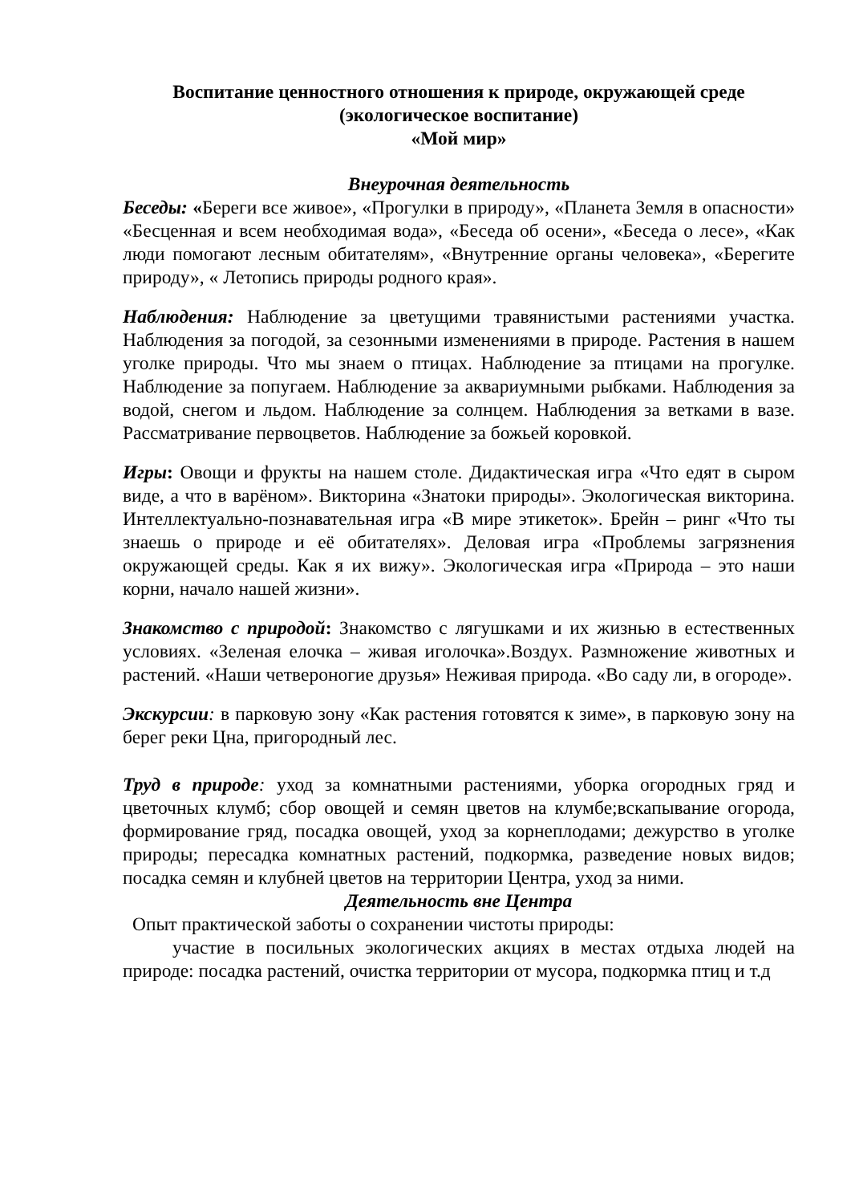Воспитание ценностного отношения к природе, окружающей среде
(экологическое воспитание)
«Мой мир»
Внеурочная деятельность
Беседы: «Береги все живое», «Прогулки в природу», «Планета Земля в опасности» «Бесценная и всем необходимая вода», «Беседа об осени», «Беседа о лесе», «Как люди помогают лесным обитателям», «Внутренние органы человека», «Берегите природу», « Летопись природы родного края».
Наблюдения: Наблюдение за цветущими травянистыми растениями участка. Наблюдения за погодой, за сезонными изменениями в природе. Растения в нашем уголке природы. Что мы знаем о птицах. Наблюдение за птицами на прогулке. Наблюдение за попугаем. Наблюдение за аквариумными рыбками. Наблюдения за водой, снегом и льдом. Наблюдение за солнцем. Наблюдения за ветками в вазе. Рассматривание первоцветов. Наблюдение за божьей коровкой.
Игры: Овощи и фрукты на нашем столе. Дидактическая игра «Что едят в сыром виде, а что в варёном». Викторина «Знатоки природы». Экологическая викторина. Интеллектуально-познавательная игра «В мире этикеток». Брейн – ринг «Что ты знаешь о природе и её обитателях». Деловая игра «Проблемы загрязнения окружающей среды. Как я их вижу». Экологическая игра «Природа – это наши корни, начало нашей жизни».
Знакомство с природой: Знакомство с лягушками и их жизнью в естественных условиях. «Зеленая елочка – живая иголочка».Воздух. Размножение животных и растений. «Наши четвероногие друзья» Неживая природа. «Во саду ли, в огороде».
Экскурсии: в парковую зону «Как растения готовятся к зиме», в парковую зону на берег реки Цна, пригородный лес.
Труд в природе: уход за комнатными растениями, уборка огородных гряд и цветочных клумб; сбор овощей и семян цветов на клумбе;вскапывание огорода, формирование гряд, посадка овощей, уход за корнеплодами; дежурство в уголке природы; пересадка комнатных растений, подкормка, разведение новых видов; посадка семян и клубней цветов на территории Центра, уход за ними.
Деятельность вне Центра
Опыт практической заботы о сохранении чистоты природы:
участие в посильных экологических акциях в местах отдыха людей на природе: посадка растений, очистка территории от мусора, подкормка птиц и т.д